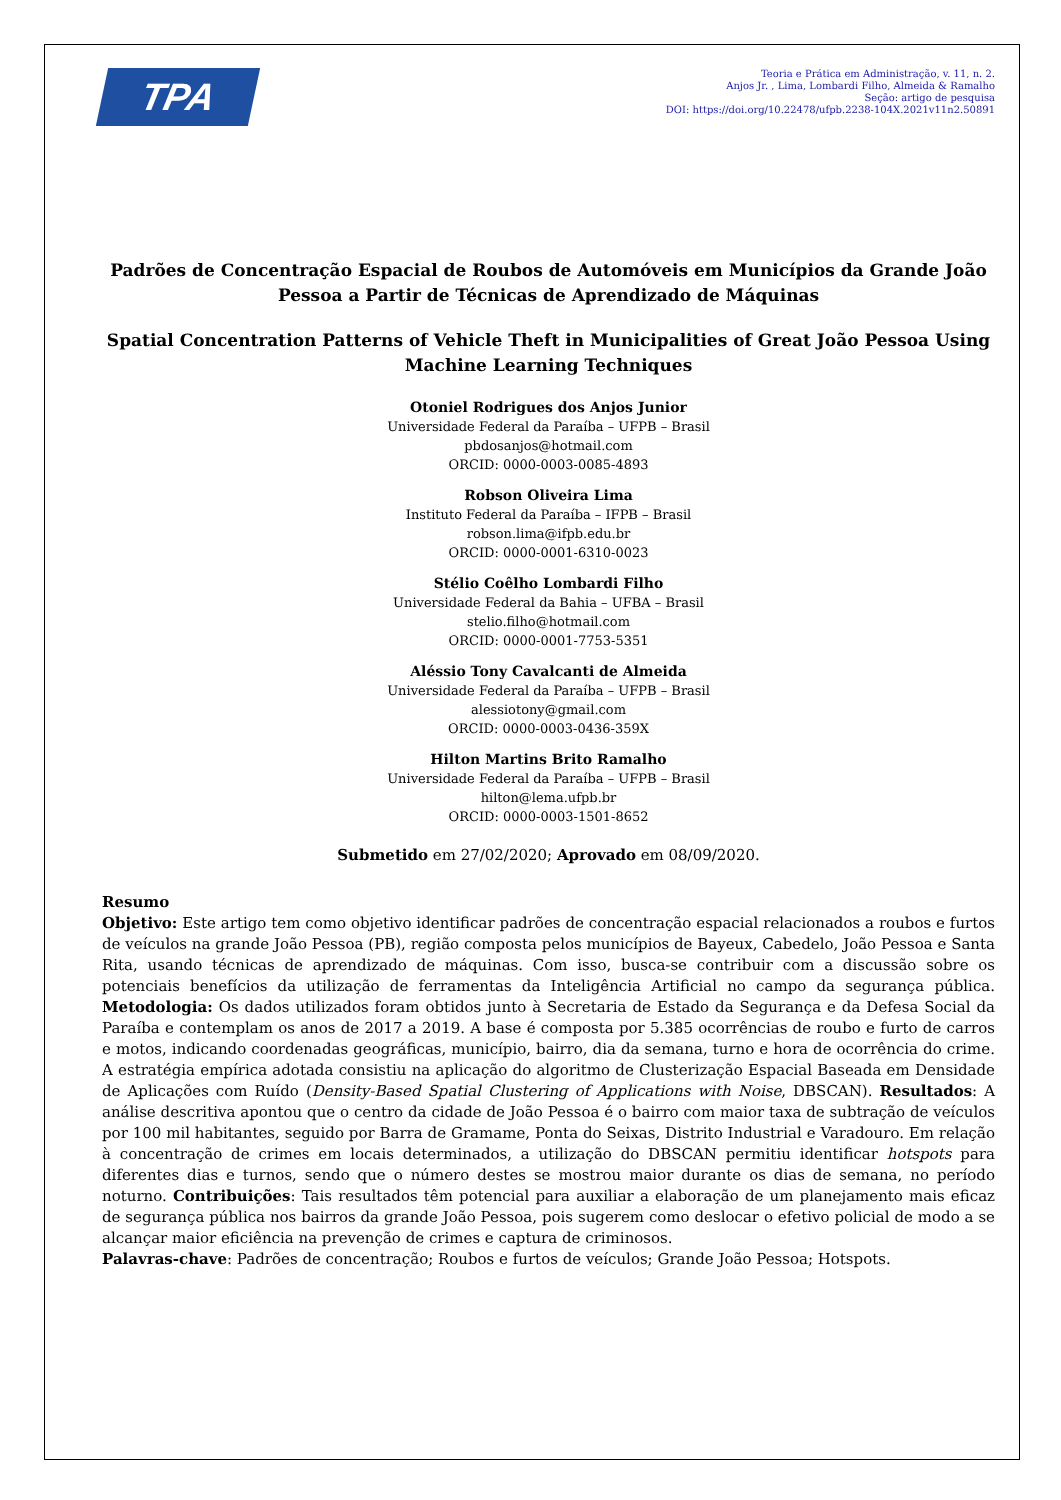TPA
Teoria e Prática em Administração, v. 11, n. 2.
Anjos Jr. , Lima, Lombardi Filho, Almeida & Ramalho
Seção: artigo de pesquisa
DOI: https://doi.org/10.22478/ufpb.2238-104X.2021v11n2.50891
Padrões de Concentração Espacial de Roubos de Automóveis em Municípios da Grande João Pessoa a Partir de Técnicas de Aprendizado de Máquinas
Spatial Concentration Patterns of Vehicle Theft in Municipalities of Great João Pessoa Using Machine Learning Techniques
Otoniel Rodrigues dos Anjos Junior
Universidade Federal da Paraíba – UFPB – Brasil
pbdosanjos@hotmail.com
ORCID: 0000-0003-0085-4893
Robson Oliveira Lima
Instituto Federal da Paraíba – IFPB – Brasil
robson.lima@ifpb.edu.br
ORCID: 0000-0001-6310-0023
Stélio Coêlho Lombardi Filho
Universidade Federal da Bahia – UFBA – Brasil
stelio.filho@hotmail.com
ORCID: 0000-0001-7753-5351
Aléssio Tony Cavalcanti de Almeida
Universidade Federal da Paraíba – UFPB – Brasil
alessiotony@gmail.com
ORCID: 0000-0003-0436-359X
Hilton Martins Brito Ramalho
Universidade Federal da Paraíba – UFPB – Brasil
hilton@lema.ufpb.br
ORCID: 0000-0003-1501-8652
Submetido em 27/02/2020; Aprovado em 08/09/2020.
Resumo
Objetivo: Este artigo tem como objetivo identificar padrões de concentração espacial relacionados a roubos e furtos de veículos na grande João Pessoa (PB), região composta pelos municípios de Bayeux, Cabedelo, João Pessoa e Santa Rita, usando técnicas de aprendizado de máquinas. Com isso, busca-se contribuir com a discussão sobre os potenciais benefícios da utilização de ferramentas da Inteligência Artificial no campo da segurança pública. Metodologia: Os dados utilizados foram obtidos junto à Secretaria de Estado da Segurança e da Defesa Social da Paraíba e contemplam os anos de 2017 a 2019. A base é composta por 5.385 ocorrências de roubo e furto de carros e motos, indicando coordenadas geográficas, município, bairro, dia da semana, turno e hora de ocorrência do crime. A estratégia empírica adotada consistiu na aplicação do algoritmo de Clusterização Espacial Baseada em Densidade de Aplicações com Ruído (Density-Based Spatial Clustering of Applications with Noise, DBSCAN). Resultados: A análise descritiva apontou que o centro da cidade de João Pessoa é o bairro com maior taxa de subtração de veículos por 100 mil habitantes, seguido por Barra de Gramame, Ponta do Seixas, Distrito Industrial e Varadouro. Em relação à concentração de crimes em locais determinados, a utilização do DBSCAN permitiu identificar hotspots para diferentes dias e turnos, sendo que o número destes se mostrou maior durante os dias de semana, no período noturno. Contribuições: Tais resultados têm potencial para auxiliar a elaboração de um planejamento mais eficaz de segurança pública nos bairros da grande João Pessoa, pois sugerem como deslocar o efetivo policial de modo a se alcançar maior eficiência na prevenção de crimes e captura de criminosos.
Palavras-chave: Padrões de concentração; Roubos e furtos de veículos; Grande João Pessoa; Hotspots.